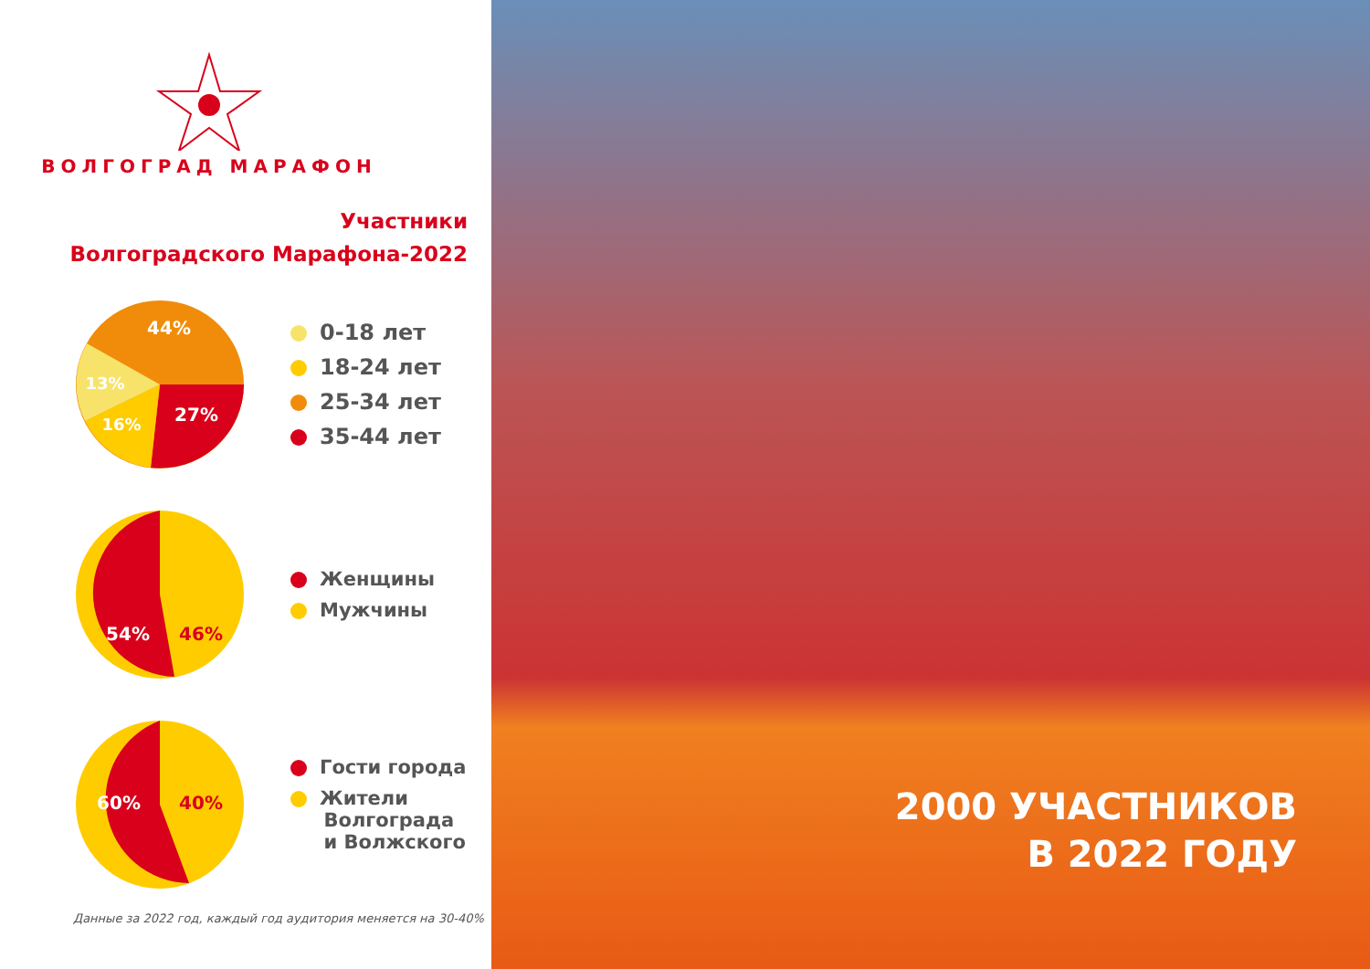ВОЛГОГРАД МАРАФОН
Участники
Волгоградского Марафона-2022
44%
13%
16%
27%
0-18 лет
18-24 лет
25-34 лет
35-44 лет
54%
46%
Женщины
Мужчины
60%
40%
Гости города
Жители
Волгограда
и Волжского
Данные за 2022 год, каждый год аудитория меняется на 30-40%
2000 УЧАСТНИКОВ
В 2022 ГОДУ